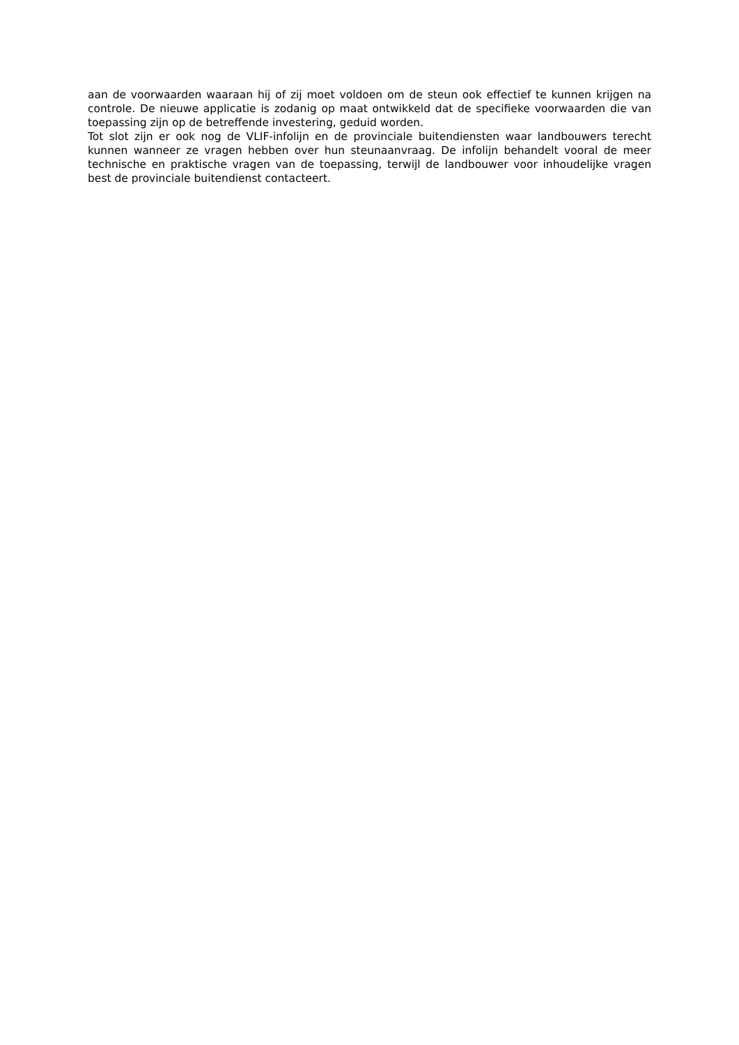aan de voorwaarden waaraan hij of zij moet voldoen om de steun ook effectief te kunnen krijgen na controle. De nieuwe applicatie is zodanig op maat ontwikkeld dat de specifieke voorwaarden die van toepassing zijn op de betreffende investering, geduid worden.
Tot slot zijn er ook nog de VLIF-infolijn en de provinciale buitendiensten waar landbouwers terecht kunnen wanneer ze vragen hebben over hun steunaanvraag. De infolijn behandelt vooral de meer technische en praktische vragen van de toepassing, terwijl de landbouwer voor inhoudelijke vragen best de provinciale buitendienst contacteert.